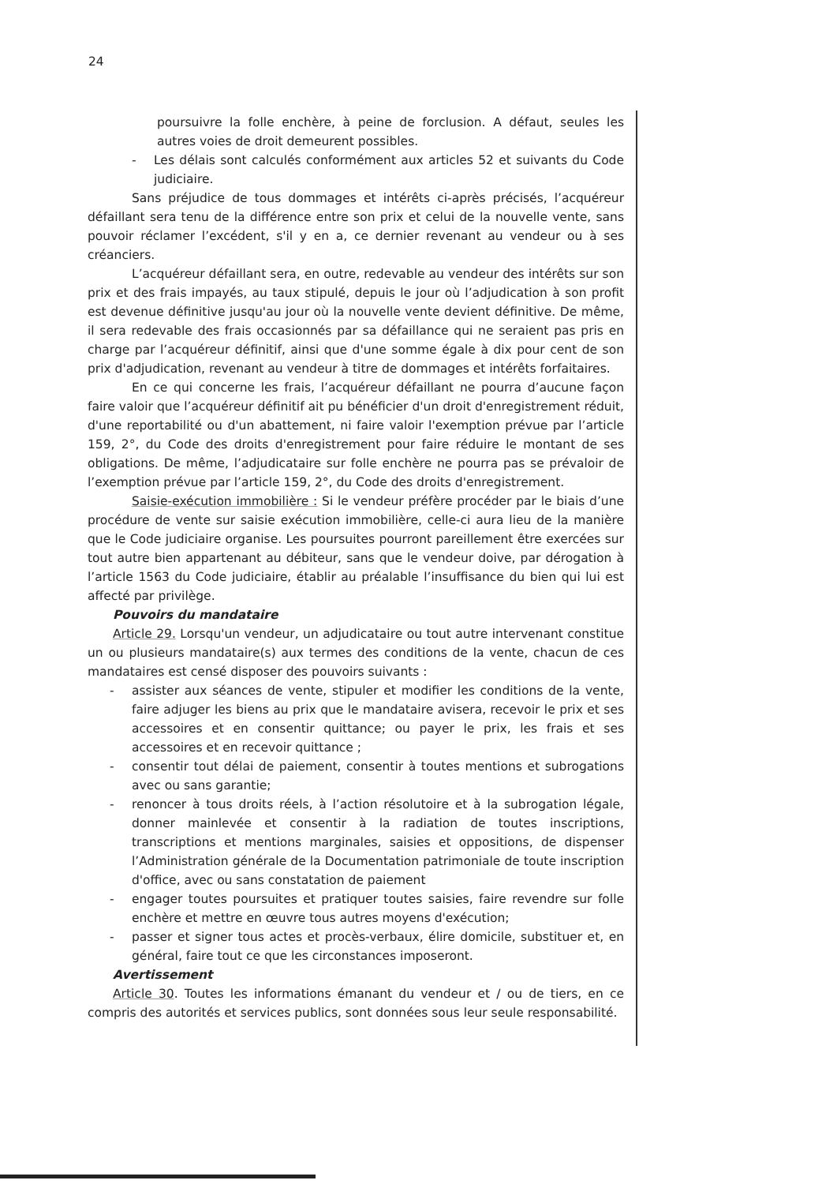24
poursuivre la folle enchère, à peine de forclusion. A défaut, seules les autres voies de droit demeurent possibles.
- Les délais sont calculés conformément aux articles 52 et suivants du Code judiciaire.
Sans préjudice de tous dommages et intérêts ci-après précisés, l’acquéreur défaillant sera tenu de la différence entre son prix et celui de la nouvelle vente, sans pouvoir réclamer l’excédent, s'il y en a, ce dernier revenant au vendeur ou à ses créanciers.
L’acquéreur défaillant sera, en outre, redevable au vendeur des intérêts sur son prix et des frais impayés, au taux stipulé, depuis le jour où l’adjudication à son profit est devenue définitive jusqu'au jour où la nouvelle vente devient définitive. De même, il sera redevable des frais occasionnés par sa défaillance qui ne seraient pas pris en charge par l’acquéreur définitif, ainsi que d'une somme égale à dix pour cent de son prix d'adjudication, revenant au vendeur à titre de dommages et intérêts forfaitaires.
En ce qui concerne les frais, l’acquéreur défaillant ne pourra d’aucune façon faire valoir que l’acquéreur définitif ait pu bénéficier d'un droit d'enregistrement réduit, d'une reportabilité ou d'un abattement, ni faire valoir l'exemption prévue par l’article 159, 2°, du Code des droits d'enregistrement pour faire réduire le montant de ses obligations. De même, l’adjudicataire sur folle enchère ne pourra pas se prévaloir de l’exemption prévue par l’article 159, 2°, du Code des droits d'enregistrement.
Saisie-exécution immobilière : Si le vendeur préfère procéder par le biais d’une procédure de vente sur saisie exécution immobilière, celle-ci aura lieu de la manière que le Code judiciaire organise. Les poursuites pourront pareillement être exercées sur tout autre bien appartenant au débiteur, sans que le vendeur doive, par dérogation à l’article 1563 du Code judiciaire, établir au préalable l’insuffisance du bien qui lui est affecté par privilège.
Pouvoirs du mandataire
Article 29. Lorsqu'un vendeur, un adjudicataire ou tout autre intervenant constitue un ou plusieurs mandataire(s) aux termes des conditions de la vente, chacun de ces mandataires est censé disposer des pouvoirs suivants :
- assister aux séances de vente, stipuler et modifier les conditions de la vente, faire adjuger les biens au prix que le mandataire avisera, recevoir le prix et ses accessoires et en consentir quittance; ou payer le prix, les frais et ses accessoires et en recevoir quittance ;
- consentir tout délai de paiement, consentir à toutes mentions et subrogations avec ou sans garantie;
- renoncer à tous droits réels, à l’action résolutoire et à la subrogation légale, donner mainlevée et consentir à la radiation de toutes inscriptions, transcriptions et mentions marginales, saisies et oppositions, de dispenser l’Administration générale de la Documentation patrimoniale de toute inscription d'office, avec ou sans constatation de paiement
- engager toutes poursuites et pratiquer toutes saisies, faire revendre sur folle enchère et mettre en œuvre tous autres moyens d'exécution;
- passer et signer tous actes et procès-verbaux, élire domicile, substituer et, en général, faire tout ce que les circonstances imposeront.
Avertissement
Article 30. Toutes les informations émanant du vendeur et / ou de tiers, en ce compris des autorités et services publics, sont données sous leur seule responsabilité.